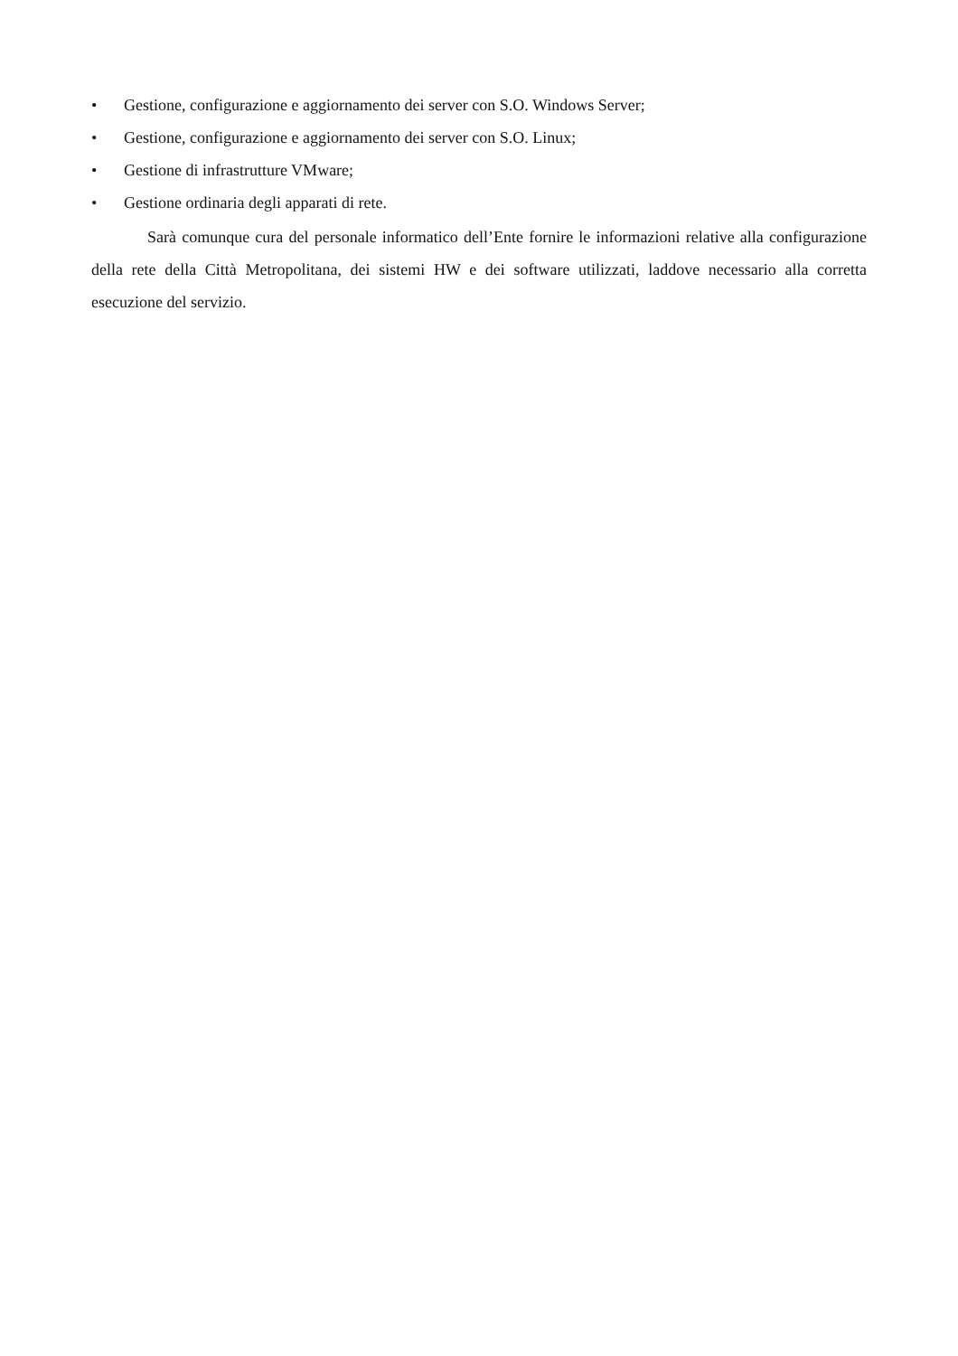• Gestione, configurazione e aggiornamento dei server con S.O. Windows Server;
• Gestione, configurazione e aggiornamento dei server con S.O. Linux;
• Gestione di infrastrutture VMware;
• Gestione ordinaria degli apparati di rete.
Sarà comunque cura del personale informatico dell’Ente fornire le informazioni relative alla configurazione della rete della Città Metropolitana, dei sistemi HW e dei software utilizzati, laddove necessario alla corretta esecuzione del servizio.